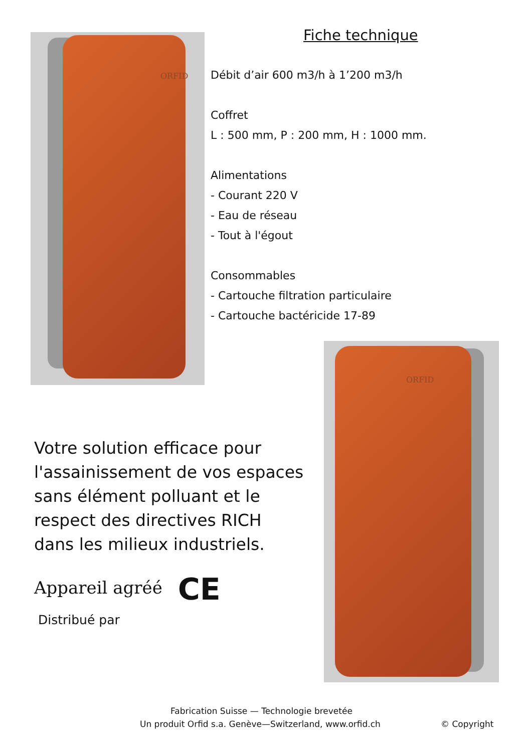ORFID
ORFID
Fiche technique
Débit d’air 600 m3/h à 1’200 m3/h
Coffret
L : 500 mm, P : 200 mm, H : 1000 mm.
Alimentations
- Courant 220 V
- Eau de réseau
- Tout à l'égout
Consommables
- Cartouche filtration particulaire
- Cartouche bactéricide 17-89
Votre solution efficace pour l'assainissement de vos espaces sans élément polluant et le respect des directives RICH dans les milieux industriels.
Appareil agréé CE
Distribué par
Fabrication Suisse — Technologie brevetée
Un produit Orfid s.a. Genève—Switzerland, www.orfid.ch © Copyright